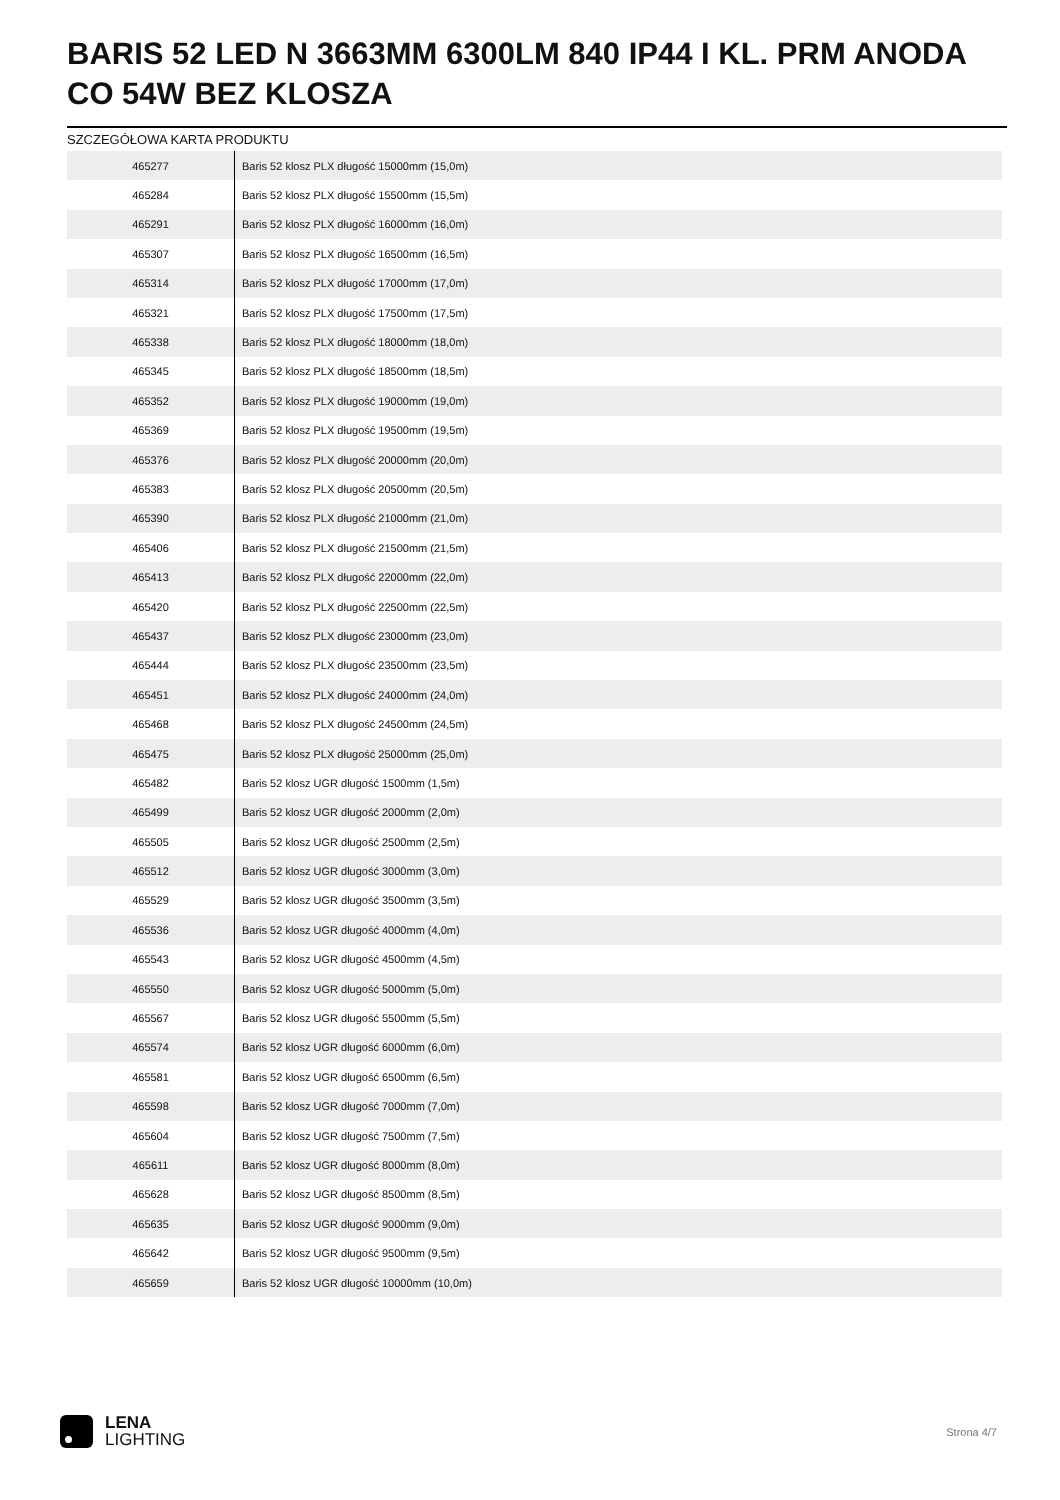BARIS 52 LED N 3663MM 6300LM 840 IP44 I KL. PRM ANODA CO 54W BEZ KLOSZA
SZCZEGÓŁOWA KARTA PRODUKTU
| 465277 | Baris 52 klosz PLX długość 15000mm (15,0m) |
| 465284 | Baris 52 klosz PLX długość 15500mm (15,5m) |
| 465291 | Baris 52 klosz PLX długość 16000mm (16,0m) |
| 465307 | Baris 52 klosz PLX długość 16500mm (16,5m) |
| 465314 | Baris 52 klosz PLX długość 17000mm (17,0m) |
| 465321 | Baris 52 klosz PLX długość 17500mm (17,5m) |
| 465338 | Baris 52 klosz PLX długość 18000mm (18,0m) |
| 465345 | Baris 52 klosz PLX długość 18500mm (18,5m) |
| 465352 | Baris 52 klosz PLX długość 19000mm (19,0m) |
| 465369 | Baris 52 klosz PLX długość 19500mm (19,5m) |
| 465376 | Baris 52 klosz PLX długość 20000mm (20,0m) |
| 465383 | Baris 52 klosz PLX długość 20500mm (20,5m) |
| 465390 | Baris 52 klosz PLX długość 21000mm (21,0m) |
| 465406 | Baris 52 klosz PLX długość 21500mm (21,5m) |
| 465413 | Baris 52 klosz PLX długość 22000mm (22,0m) |
| 465420 | Baris 52 klosz PLX długość 22500mm (22,5m) |
| 465437 | Baris 52 klosz PLX długość 23000mm (23,0m) |
| 465444 | Baris 52 klosz PLX długość 23500mm (23,5m) |
| 465451 | Baris 52 klosz PLX długość 24000mm (24,0m) |
| 465468 | Baris 52 klosz PLX długość 24500mm (24,5m) |
| 465475 | Baris 52 klosz PLX długość 25000mm (25,0m) |
| 465482 | Baris 52 klosz UGR długość 1500mm (1,5m) |
| 465499 | Baris 52 klosz UGR długość 2000mm (2,0m) |
| 465505 | Baris 52 klosz UGR długość 2500mm (2,5m) |
| 465512 | Baris 52 klosz UGR długość 3000mm (3,0m) |
| 465529 | Baris 52 klosz UGR długość 3500mm (3,5m) |
| 465536 | Baris 52 klosz UGR długość 4000mm (4,0m) |
| 465543 | Baris 52 klosz UGR długość 4500mm (4,5m) |
| 465550 | Baris 52 klosz UGR długość 5000mm (5,0m) |
| 465567 | Baris 52 klosz UGR długość 5500mm (5,5m) |
| 465574 | Baris 52 klosz UGR długość 6000mm (6,0m) |
| 465581 | Baris 52 klosz UGR długość 6500mm (6,5m) |
| 465598 | Baris 52 klosz UGR długość 7000mm (7,0m) |
| 465604 | Baris 52 klosz UGR długość 7500mm (7,5m) |
| 465611 | Baris 52 klosz UGR długość 8000mm (8,0m) |
| 465628 | Baris 52 klosz UGR długość 8500mm (8,5m) |
| 465635 | Baris 52 klosz UGR długość 9000mm (9,0m) |
| 465642 | Baris 52 klosz UGR długość 9500mm (9,5m) |
| 465659 | Baris 52 klosz UGR długość 10000mm (10,0m) |
LENA
LIGHTING
Strona 4/7